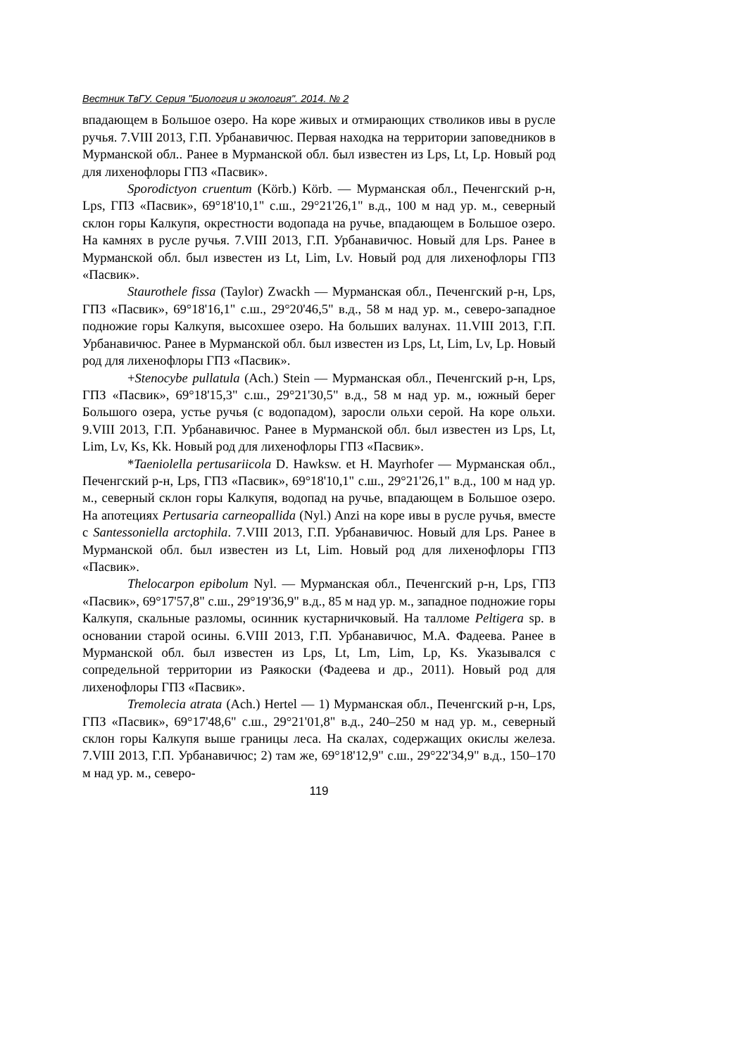Вестник ТвГУ. Серия "Биология и экология". 2014. № 2
впадающем в Большое озеро. На коре живых и отмирающих стволиков ивы в русле ручья. 7.VIII 2013, Г.П. Урбанавичюс. Первая находка на территории заповедников в Мурманской обл.. Ранее в Мурманской обл. был известен из Lps, Lt, Lp. Новый род для лихенофлоры ГПЗ «Пасвик».
Sporodictyon cruentum (Körb.) Körb. — Мурманская обл., Печенгский р-н, Lps, ГПЗ «Пасвик», 69°18'10,1" с.ш., 29°21'26,1" в.д., 100 м над ур. м., северный склон горы Калкупя, окрестности водопада на ручье, впадающем в Большое озеро. На камнях в русле ручья. 7.VIII 2013, Г.П. Урбанавичюс. Новый для Lps. Ранее в Мурманской обл. был известен из Lt, Lim, Lv. Новый род для лихенофлоры ГПЗ «Пасвик».
Staurothele fissa (Taylor) Zwackh — Мурманская обл., Печенгский р-н, Lps, ГПЗ «Пасвик», 69°18'16,1" с.ш., 29°20'46,5" в.д., 58 м над ур. м., северо-западное подножие горы Калкупя, высохшее озеро. На больших валунах. 11.VIII 2013, Г.П. Урбанавичюс. Ранее в Мурманской обл. был известен из Lps, Lt, Lim, Lv, Lp. Новый род для лихенофлоры ГПЗ «Пасвик».
+Stenocybe pullatula (Ach.) Stein — Мурманская обл., Печенгский р-н, Lps, ГПЗ «Пасвик», 69°18'15,3" с.ш., 29°21'30,5" в.д., 58 м над ур. м., южный берег Большого озера, устье ручья (с водопадом), заросли ольхи серой. На коре ольхи. 9.VIII 2013, Г.П. Урбанавичюс. Ранее в Мурманской обл. был известен из Lps, Lt, Lim, Lv, Ks, Kk. Новый род для лихенофлоры ГПЗ «Пасвик».
*Taeniolella pertusariicola D. Hawksw. et H. Mayrhofer — Мурманская обл., Печенгский р-н, Lps, ГПЗ «Пасвик», 69°18'10,1" с.ш., 29°21'26,1" в.д., 100 м над ур. м., северный склон горы Калкупя, водопад на ручье, впадающем в Большое озеро. На апотециях Pertusaria carneopallida (Nyl.) Anzi на коре ивы в русле ручья, вместе с Santessoniella arctophila. 7.VIII 2013, Г.П. Урбанавичюс. Новый для Lps. Ранее в Мурманской обл. был известен из Lt, Lim. Новый род для лихенофлоры ГПЗ «Пасвик».
Thelocarpon epibolum Nyl. — Мурманская обл., Печенгский р-н, Lps, ГПЗ «Пасвик», 69°17'57,8" с.ш., 29°19'36,9" в.д., 85 м над ур. м., западное подножие горы Калкупя, скальные разломы, осинник кустарничковый. На талломе Peltigera sp. в основании старой осины. 6.VIII 2013, Г.П. Урбанавичюс, М.А. Фадеева. Ранее в Мурманской обл. был известен из Lps, Lt, Lm, Lim, Lp, Ks. Указывался с сопредельной территории из Раякоски (Фадеева и др., 2011). Новый род для лихенофлоры ГПЗ «Пасвик».
Tremolecia atrata (Ach.) Hertel — 1) Мурманская обл., Печенгский р-н, Lps, ГПЗ «Пасвик», 69°17'48,6" с.ш., 29°21'01,8" в.д., 240–250 м над ур. м., северный склон горы Калкупя выше границы леса. На скалах, содержащих окислы железа. 7.VIII 2013, Г.П. Урбанавичюс; 2) там же, 69°18'12,9" с.ш., 29°22'34,9" в.д., 150–170 м над ур. м., северо-
119